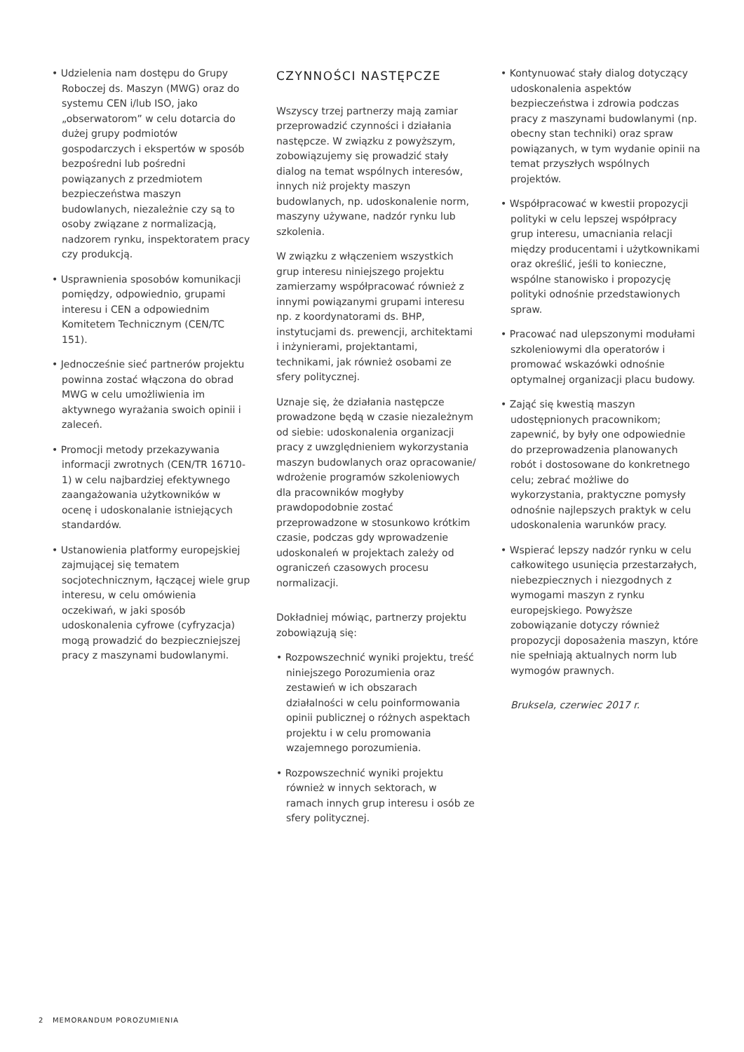• Udzielenia nam dostępu do Grupy Roboczej ds. Maszyn (MWG) oraz do systemu CEN i/lub ISO, jako „obserwatorom” w celu dotarcia do dużej grupy podmiotów gospodarczych i ekspertów w sposób bezpośredni lub pośredni powiązanych z przedmiotem bezpieczeństwa maszyn budowlanych, niezależnie czy są to osoby związane z normalizacją, nadzorem rynku, inspektoratem pracy czy produkcją.
• Usprawnienia sposobów komunikacji pomiędzy, odpowiednio, grupami interesu i CEN a odpowiednim Komitetem Technicznym (CEN/TC 151).
• Jednocześnie sieć partnerów projektu powinna zostać włączona do obrad MWG w celu umożliwienia im aktywnego wyrażania swoich opinii i zaleceń.
• Promocji metody przekazywania informacji zwrotnych (CEN/TR 16710-1) w celu najbardziej efektywnego zaangażowania użytkowników w ocenę i udoskonalanie istniejących standardów.
• Ustanowienia platformy europejskiej zajmującej się tematem socjotechnicznym, łączącej wiele grup interesu, w celu omówienia oczekiwań, w jaki sposób udoskonalenia cyfrowe (cyfryzacja) mogą prowadzić do bezpieczniejszej pracy z maszynami budowlanymi.
CZYNNOŚCI NASTĘPCZE
Wszyscy trzej partnerzy mają zamiar przeprowadzić czynności i działania następcze. W związku z powyższym, zobowiązujemy się prowadzić stały dialog na temat wspólnych interesów, innych niż projekty maszyn budowlanych, np. udoskonalenie norm, maszyny używane, nadzór rynku lub szkolenia.
W związku z włączeniem wszystkich grup interesu niniejszego projektu zamierzamy współpracować również z innymi powiązanymi grupami interesu np. z koordynatorami ds. BHP, instytucjami ds. prewencji, architektami i inżynierami, projektantami, technikami, jak również osobami ze sfery politycznej.
Uznaje się, że działania następcze prowadzone będą w czasie niezależnym od siebie: udoskonalenia organizacji pracy z uwzględnieniem wykorzystania maszyn budowlanych oraz opracowanie/ wdrożenie programów szkoleniowych dla pracowników mogłyby prawdopodobnie zostać przeprowadzone w stosunkowo krótkim czasie, podczas gdy wprowadzenie udoskonaleń w projektach zależy od ograniczeń czasowych procesu normalizacji.
Dokładniej mówiąc, partnerzy projektu zobowiązują się:
• Rozpowszechnić wyniki projektu, treść niniejszego Porozumienia oraz zestawień w ich obszarach działalności w celu poinformowania opinii publicznej o różnych aspektach projektu i w celu promowania wzajemnego porozumienia.
• Rozpowszechnić wyniki projektu również w innych sektorach, w ramach innych grup interesu i osób ze sfery politycznej.
• Kontynuować stały dialog dotyczący udoskonalenia aspektów bezpieczeństwa i zdrowia podczas pracy z maszynami budowlanymi (np. obecny stan techniki) oraz spraw powiązanych, w tym wydanie opinii na temat przyszłych wspólnych projektów.
• Współpracować w kwestii propozycji polityki w celu lepszej współpracy grup interesu, umacniania relacji między producentami i użytkownikami oraz określić, jeśli to konieczne, wspólne stanowisko i propozycję polityki odnośnie przedstawionych spraw.
• Pracować nad ulepszonymi modułami szkoleniowymi dla operatorów i promować wskazówki odnośnie optymalnej organizacji placu budowy.
• Zająć się kwestią maszyn udostępnionych pracownikom; zapewnić, by były one odpowiednie do przeprowadzenia planowanych robót i dostosowane do konkretnego celu; zebrać możliwe do wykorzystania, praktyczne pomysły odnośnie najlepszych praktyk w celu udoskonalenia warunków pracy.
• Wspierać lepszy nadzór rynku w celu całkowitego usunięcia przestarzałych, niebezpiecznych i niezgodnych z wymogami maszyn z rynku europejskiego. Powyższe zobowiązanie dotyczy również propozycji doposażenia maszyn, które nie spełniają aktualnych norm lub wymogów prawnych.
Bruksela, czerwiec 2017 r.
2 MEMORANDUM POROZUMIENIA